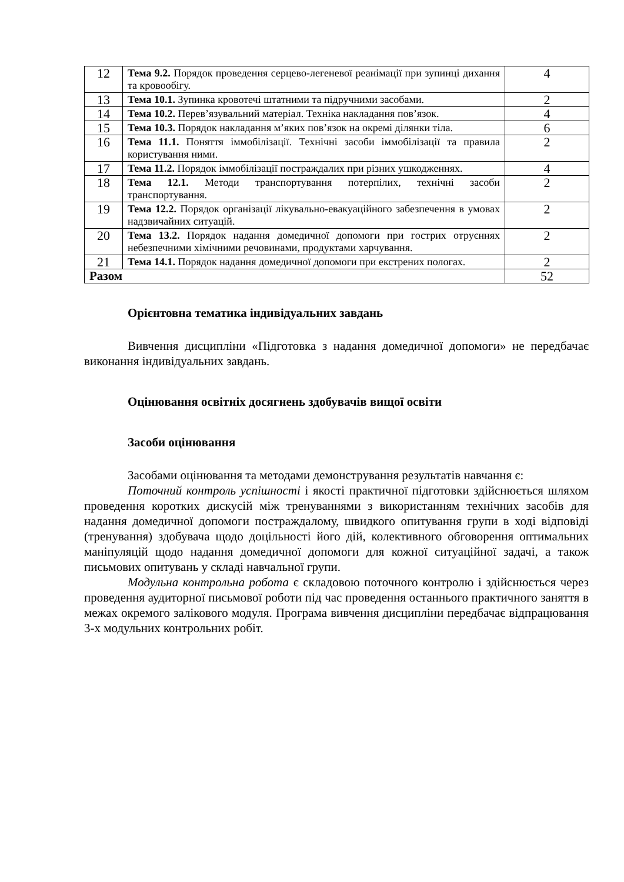| 12 | Тема 9.2. Порядок проведення серцево-легеневої реанімації при зупинці дихання та кровообігу. | 4 |
| 13 | Тема 10.1. Зупинка кровотечі штатними та підручними засобами. | 2 |
| 14 | Тема 10.2. Перев’язувальний матеріал. Техніка накладання пов’язок. | 4 |
| 15 | Тема 10.3. Порядок накладання м’яких пов’язок на окремі ділянки тіла. | 6 |
| 16 | Тема 11.1. Поняття іммобілізації. Технічні засоби іммобілізації та правила користування ними. | 2 |
| 17 | Тема 11.2. Порядок іммобілізації постраждалих при різних ушкодженнях. | 4 |
| 18 | Тема 12.1. Методи транспортування потерпілих, технічні засоби транспортування. | 2 |
| 19 | Тема 12.2. Порядок організації лікувально-евакуаційного забезпечення в умовах надзвичайних ситуацій. | 2 |
| 20 | Тема 13.2. Порядок надання домедичної допомоги при гострих отруєннях небезпечними хімічними речовинами, продуктами харчування. | 2 |
| 21 | Тема 14.1. Порядок надання домедичної допомоги при екстрених пологах. | 2 |
| Разом | | 52 |
Орієнтовна тематика індивідуальних завдань
Вивчення дисципліни «Підготовка з надання домедичної допомоги» не передбачає виконання індивідуальних завдань.
Оцінювання освітніх досягнень здобувачів вищої освіти
Засоби оцінювання
Засобами оцінювання та методами демонстрування результатів навчання є:
Поточний контроль успішності і якості практичної підготовки здійснюється шляхом проведення коротких дискусій між тренуваннями з використанням технічних засобів для надання домедичної допомоги постраждалому, швидкого опитування групи в ході відповіді (тренування) здобувача щодо доцільності його дій, колективного обговорення оптимальних маніпуляцій щодо надання домедичної допомоги для кожної ситуаційної задачі, а також письмових опитувань у складі навчальної групи.
Модульна контрольна робота є складовою поточного контролю і здійснюється через проведення аудиторної письмової роботи під час проведення останнього практичного заняття в межах окремого залікового модуля. Програма вивчення дисципліни передбачає відпрацювання 3-х модульних контрольних робіт.